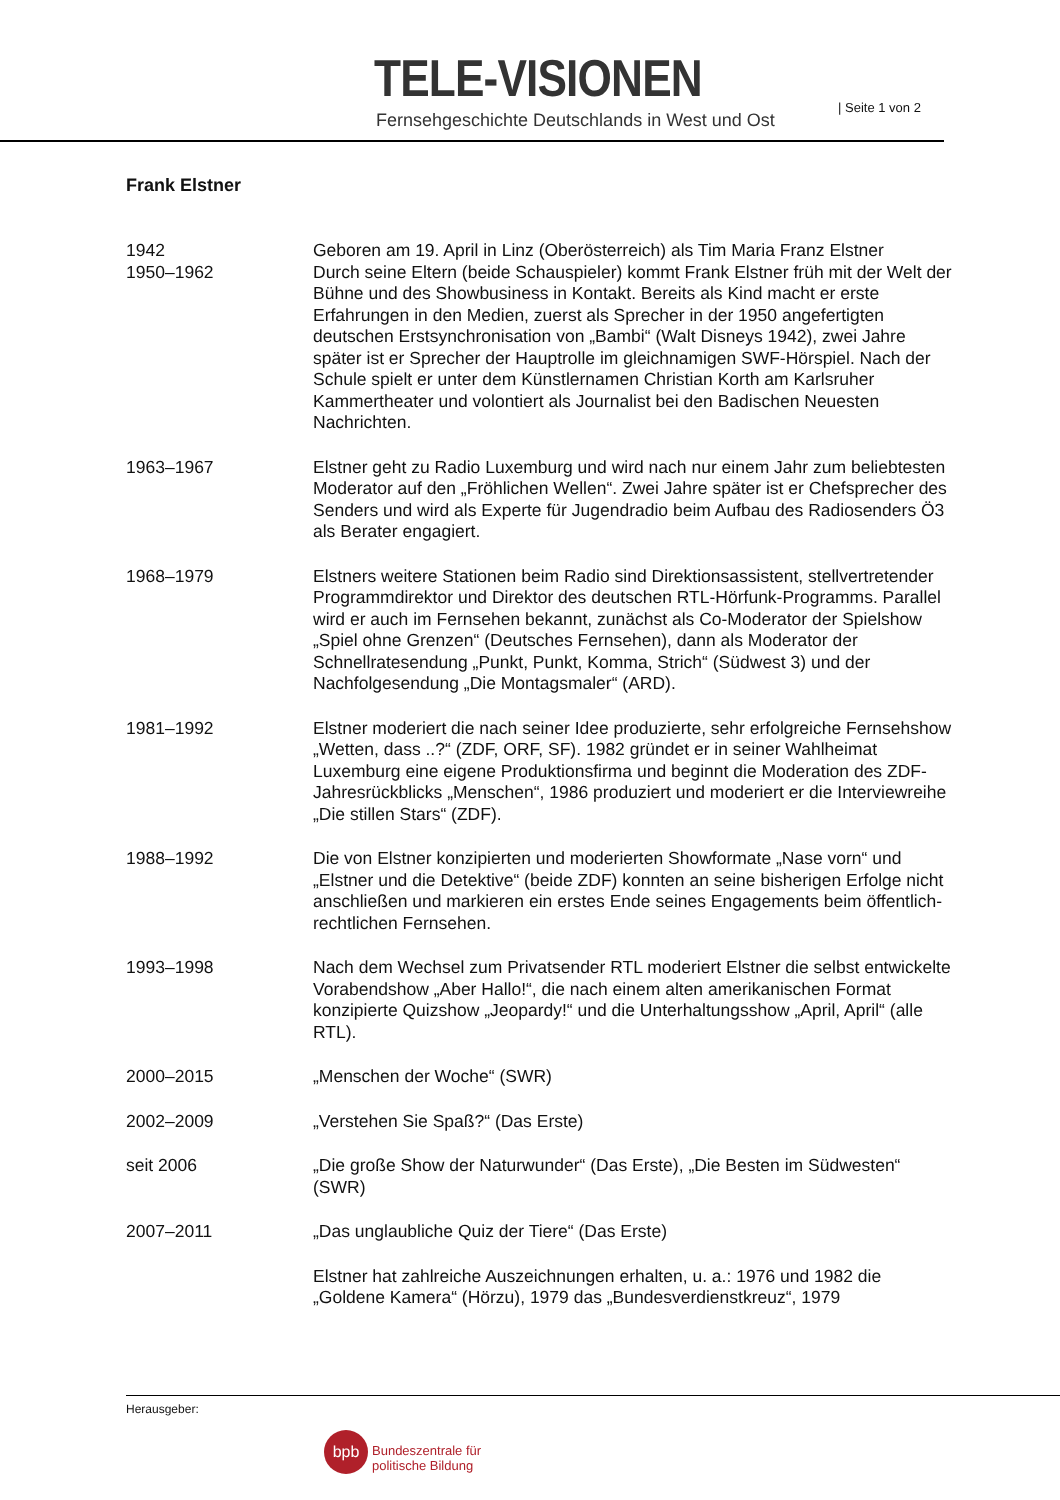TELE-VISIONEN
Fernsehgeschichte Deutschlands in West und Ost
| Seite 1 von 2
Frank Elstner
1942 Geboren am 19. April in Linz (Oberösterreich) als Tim Maria Franz Elstner
1950–1962 Durch seine Eltern (beide Schauspieler) kommt Frank Elstner früh mit der Welt der Bühne und des Showbusiness in Kontakt. Bereits als Kind macht er erste Erfahrungen in den Medien, zuerst als Sprecher in der 1950 angefertigten deutschen Erstsynchronisation von „Bambi“ (Walt Disneys 1942), zwei Jahre später ist er Sprecher der Hauptrolle im gleichnamigen SWF-Hörspiel. Nach der Schule spielt er unter dem Künstlernamen Christian Korth am Karlsruher Kammertheater und volontiert als Journalist bei den Badischen Neuesten Nachrichten.
1963–1967 Elstner geht zu Radio Luxemburg und wird nach nur einem Jahr zum beliebtesten Moderator auf den „Fröhlichen Wellen“. Zwei Jahre später ist er Chefsprecher des Senders und wird als Experte für Jugendradio beim Aufbau des Radiosenders Ö3 als Berater engagiert.
1968–1979 Elstners weitere Stationen beim Radio sind Direktionsassistent, stellvertretender Programmdirektor und Direktor des deutschen RTL-Hörfunk-Programms. Parallel wird er auch im Fernsehen bekannt, zunächst als Co-Moderator der Spielshow „Spiel ohne Grenzen“ (Deutsches Fernsehen), dann als Moderator der Schnellratesendung „Punkt, Punkt, Komma, Strich“ (Südwest 3) und der Nachfolgesendung „Die Montagsmaler“ (ARD).
1981–1992 Elstner moderiert die nach seiner Idee produzierte, sehr erfolgreiche Fernsehshow „Wetten, dass ..?“ (ZDF, ORF, SF). 1982 gründet er in seiner Wahlheimat Luxemburg eine eigene Produktionsfirma und beginnt die Moderation des ZDF-Jahresrückblicks „Menschen“, 1986 produziert und moderiert er die Interviewreihe „Die stillen Stars“ (ZDF).
1988–1992 Die von Elstner konzipierten und moderierten Showformate „Nase vorn“ und „Elstner und die Detektive“ (beide ZDF) konnten an seine bisherigen Erfolge nicht anschließen und markieren ein erstes Ende seines Engagements beim öffentlich-rechtlichen Fernsehen.
1993–1998 Nach dem Wechsel zum Privatsender RTL moderiert Elstner die selbst entwickelte Vorabendshow „Aber Hallo!“, die nach einem alten amerikanischen Format konzipierte Quizshow „Jeopardy!“ und die Unterhaltungsshow „April, April“ (alle RTL).
2000–2015 „Menschen der Woche“ (SWR)
2002–2009 „Verstehen Sie Spaß?“ (Das Erste)
seit 2006 „Die große Show der Naturwunder“ (Das Erste), „Die Besten im Südwesten“ (SWR)
2007–2011 „Das unglaubliche Quiz der Tiere“ (Das Erste)
Elstner hat zahlreiche Auszeichnungen erhalten, u. a.: 1976 und 1982 die „Goldene Kamera“ (Hörzu), 1979 das „Bundesverdienstkreuz“, 1979
Herausgeber:
bpb
Bundeszentrale für
politische Bildung